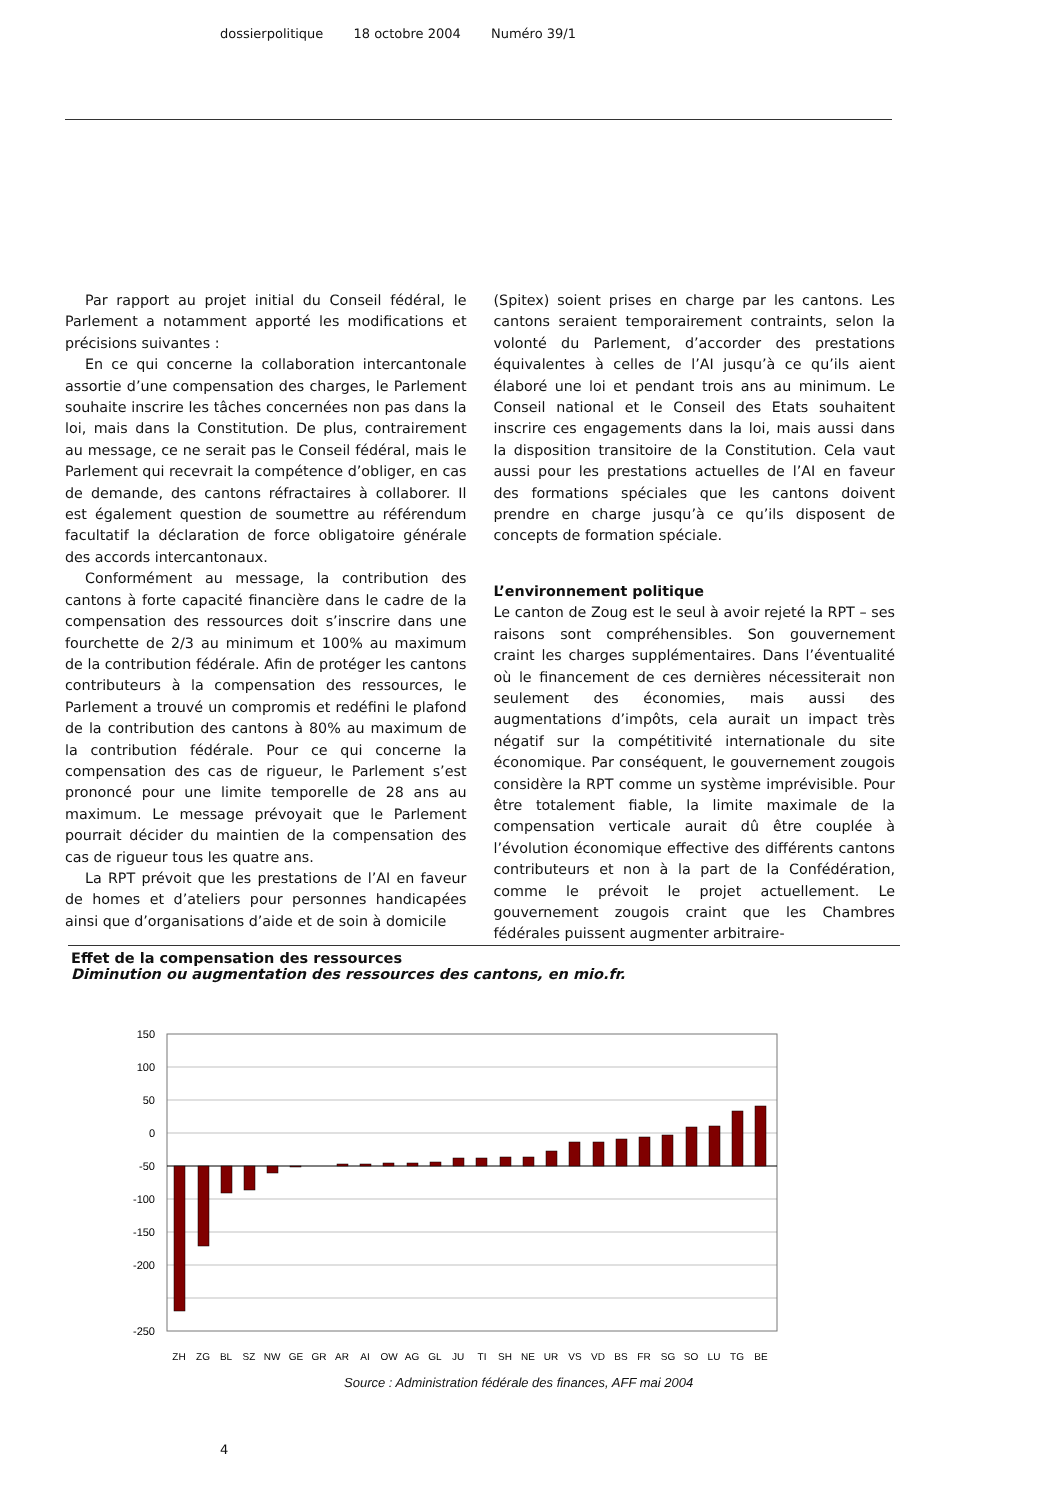dossierpolitique 18 octobre 2004 Numéro 39/1
Par rapport au projet initial du Conseil fédéral, le Parlement a notamment apporté les modifications et précisions suivantes :
En ce qui concerne la collaboration intercantonale assortie d’une compensation des charges, le Parlement souhaite inscrire les tâches concernées non pas dans la loi, mais dans la Constitution. De plus, contrairement au message, ce ne serait pas le Conseil fédéral, mais le Parlement qui recevrait la compétence d’obliger, en cas de demande, des cantons réfractaires à collaborer. Il est également question de soumettre au référendum facultatif la déclaration de force obligatoire générale des accords intercantonaux.
Conformément au message, la contribution des cantons à forte capacité financière dans le cadre de la compensation des ressources doit s’inscrire dans une fourchette de 2/3 au minimum et 100% au maximum de la contribution fédérale. Afin de protéger les cantons contributeurs à la compensation des ressources, le Parlement a trouvé un compromis et redéfini le plafond de la contribution des cantons à 80% au maximum de la contribution fédérale. Pour ce qui concerne la compensation des cas de rigueur, le Parlement s’est prononcé pour une limite temporelle de 28 ans au maximum. Le message prévoyait que le Parlement pourrait décider du maintien de la compensation des cas de rigueur tous les quatre ans.
La RPT prévoit que les prestations de l’AI en faveur de homes et d’ateliers pour personnes handicapées ainsi que d’organisations d’aide et de soin à domicile
(Spitex) soient prises en charge par les cantons. Les cantons seraient temporairement contraints, selon la volonté du Parlement, d’accorder des prestations équivalentes à celles de l’AI jusqu’à ce qu’ils aient élaboré une loi et pendant trois ans au minimum. Le Conseil national et le Conseil des Etats souhaitent inscrire ces engagements dans la loi, mais aussi dans la disposition transitoire de la Constitution. Cela vaut aussi pour les prestations actuelles de l’AI en faveur des formations spéciales que les cantons doivent prendre en charge jusqu’à ce qu’ils disposent de concepts de formation spéciale.
L’environnement politique
Le canton de Zoug est le seul à avoir rejeté la RPT – ses raisons sont compréhensibles. Son gouvernement craint les charges supplémentaires. Dans l’éventualité où le financement de ces dernières nécessiterait non seulement des économies, mais aussi des augmentations d’impôts, cela aurait un impact très négatif sur la compétitivité internationale du site économique. Par conséquent, le gouvernement zougois considère la RPT comme un système imprévisible. Pour être totalement fiable, la limite maximale de la compensation verticale aurait dû être couplée à l’évolution économique effective des différents cantons contributeurs et non à la part de la Confédération, comme le prévoit le projet actuellement. Le gouvernement zougois craint que les Chambres fédérales puissent augmenter arbitraire-
Effet de la compensation des ressources
Diminution ou augmentation des ressources des cantons, en mio.fr.
150
100
50
0
-50
-100
-150
-200
-250
ZH
ZG
BL
SZ
NW
GE
GR
AR
AI
OW
AG
GL
JU
TI
SH
NE
UR
VS
VD
BS
FR
SG
SO
LU
TG
BE
Source : Administration fédérale des finances, AFF mai 2004
4